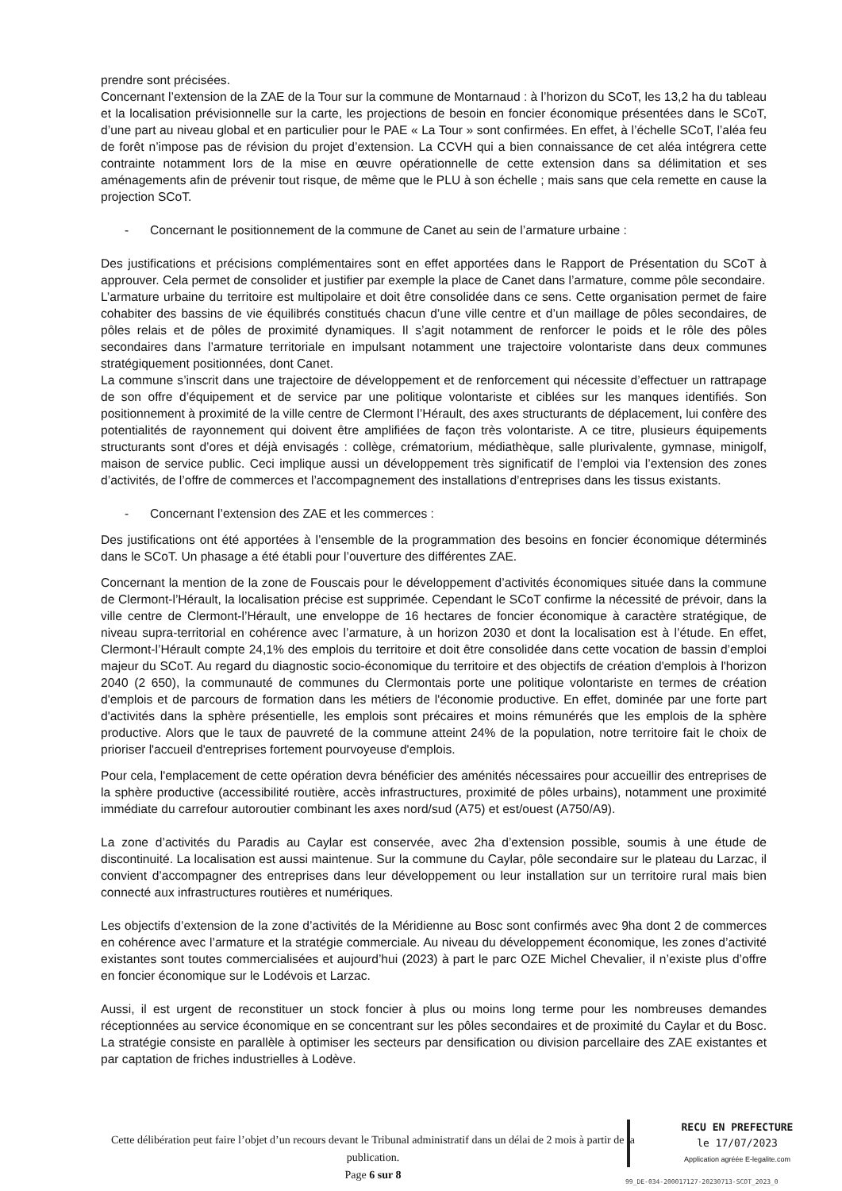prendre sont précisées.
Concernant l’extension de la ZAE de la Tour sur la commune de Montarnaud : à l’horizon du SCoT, les 13,2 ha du tableau et la localisation prévisionnelle sur la carte, les projections de besoin en foncier économique présentées dans le SCoT, d’une part au niveau global et en particulier pour le PAE « La Tour » sont confirmées. En effet, à l’échelle SCoT, l’aléa feu de forêt n’impose pas de révision du projet d’extension. La CCVH qui a bien connaissance de cet aléa intégrera cette contrainte notamment lors de la mise en œuvre opérationnelle de cette extension dans sa délimitation et ses aménagements afin de prévenir tout risque, de même que le PLU à son échelle ; mais sans que cela remette en cause la projection SCoT.
- Concernant le positionnement de la commune de Canet au sein de l’armature urbaine :
Des justifications et précisions complémentaires sont en effet apportées dans le Rapport de Présentation du SCoT à approuver. Cela permet de consolider et justifier par exemple la place de Canet dans l’armature, comme pôle secondaire.
L’armature urbaine du territoire est multipolaire et doit être consolidée dans ce sens. Cette organisation permet de faire cohabiter des bassins de vie équilibrés constitués chacun d’une ville centre et d’un maillage de pôles secondaires, de pôles relais et de pôles de proximité dynamiques. Il s’agit notamment de renforcer le poids et le rôle des pôles secondaires dans l’armature territoriale en impulsant notamment une trajectoire volontariste dans deux communes stratégiquement positionnées, dont Canet.
La commune s’inscrit dans une trajectoire de développement et de renforcement qui nécessite d’effectuer un rattrapage de son offre d’équipement et de service par une politique volontariste et ciblées sur les manques identifiés. Son positionnement à proximité de la ville centre de Clermont l’Hérault, des axes structurants de déplacement, lui confère des potentialités de rayonnement qui doivent être amplifiées de façon très volontariste. A ce titre, plusieurs équipements structurants sont d’ores et déjà envisagés : collège, crématorium, médiathèque, salle plurivalente, gymnase, minigolf, maison de service public. Ceci implique aussi un développement très significatif de l’emploi via l’extension des zones d’activités, de l’offre de commerces et l’accompagnement des installations d’entreprises dans les tissus existants.
- Concernant l’extension des ZAE et les commerces :
Des justifications ont été apportées à l’ensemble de la programmation des besoins en foncier économique déterminés dans le SCoT. Un phasage a été établi pour l’ouverture des différentes ZAE.
Concernant la mention de la zone de Fouscais pour le développement d’activités économiques située dans la commune de Clermont-l’Hérault, la localisation précise est supprimée. Cependant le SCoT confirme la nécessité de prévoir, dans la ville centre de Clermont-l’Hérault, une enveloppe de 16 hectares de foncier économique à caractère stratégique, de niveau supra-territorial en cohérence avec l’armature, à un horizon 2030 et dont la localisation est à l’étude. En effet, Clermont-l’Hérault compte 24,1% des emplois du territoire et doit être consolidée dans cette vocation de bassin d’emploi majeur du SCoT. Au regard du diagnostic socio-économique du territoire et des objectifs de création d'emplois à l'horizon 2040 (2 650), la communauté de communes du Clermontais porte une politique volontariste en termes de création d'emplois et de parcours de formation dans les métiers de l'économie productive. En effet, dominée par une forte part d'activités dans la sphère présentielle, les emplois sont précaires et moins rémunérés que les emplois de la sphère productive. Alors que le taux de pauvreté de la commune atteint 24% de la population, notre territoire fait le choix de prioriser l'accueil d'entreprises fortement pourvoyeuse d'emplois.
Pour cela, l'emplacement de cette opération devra bénéficier des aménités nécessaires pour accueillir des entreprises de la sphère productive (accessibilité routière, accès infrastructures, proximité de pôles urbains), notamment une proximité immédiate du carrefour autoroutier combinant les axes nord/sud (A75) et est/ouest (A750/A9).
La zone d’activités du Paradis au Caylar est conservée, avec 2ha d’extension possible, soumis à une étude de discontinuité. La localisation est aussi maintenue. Sur la commune du Caylar, pôle secondaire sur le plateau du Larzac, il convient d’accompagner des entreprises dans leur développement ou leur installation sur un territoire rural mais bien connecté aux infrastructures routières et numériques.
Les objectifs d’extension de la zone d’activités de la Méridienne au Bosc sont confirmés avec 9ha dont 2 de commerces en cohérence avec l’armature et la stratégie commerciale. Au niveau du développement économique, les zones d’activité existantes sont toutes commercialisées et aujourd’hui (2023) à part le parc OZE Michel Chevalier, il n’existe plus d’offre en foncier économique sur le Lodévois et Larzac.
Aussi, il est urgent de reconstituer un stock foncier à plus ou moins long terme pour les nombreuses demandes réceptionnées au service économique en se concentrant sur les pôles secondaires et de proximité du Caylar et du Bosc. La stratégie consiste en parallèle à optimiser les secteurs par densification ou division parcellaire des ZAE existantes et par captation de friches industrielles à Lodève.
Cette délibération peut faire l’objet d’un recours devant le Tribunal administratif dans un délai de 2 mois à partir de la publication.
Page 6 sur 8
RECU EN PREFECTURE
le 17/07/2023
Application agréée E-legalite.com
99_DE-034-200017127-20230713-SCOT_2023_0